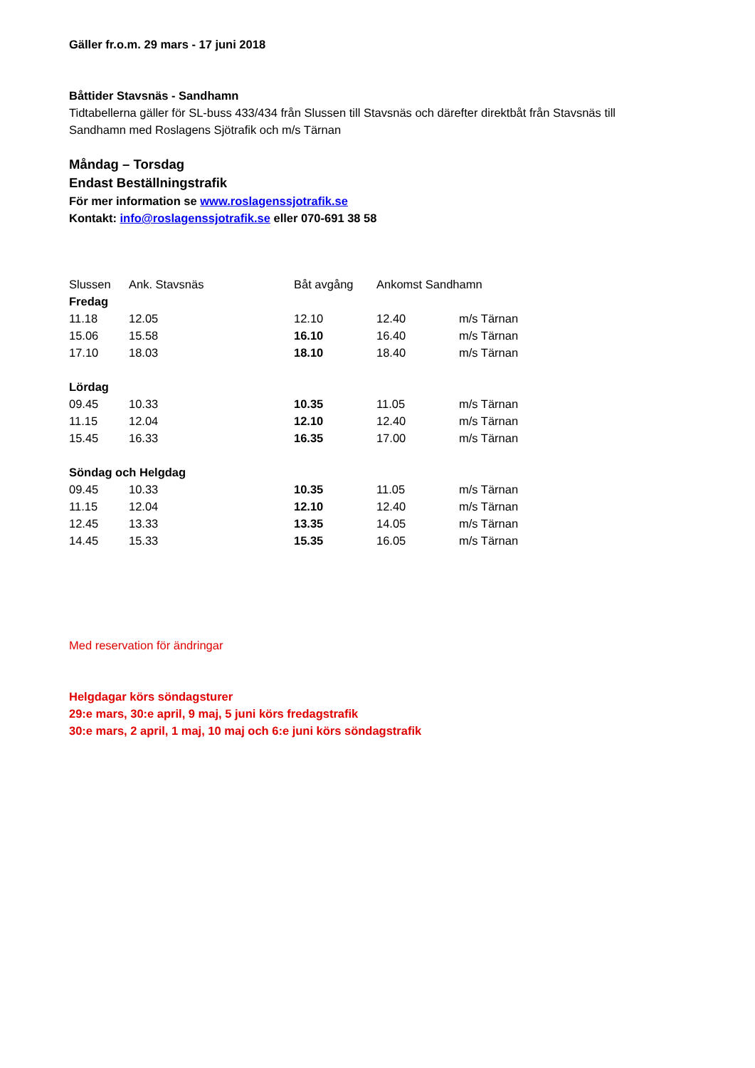Gäller fr.o.m. 29 mars - 17 juni 2018
Båttider Stavsnäs - Sandhamn
Tidtabellerna gäller för SL-buss 433/434 från Slussen till Stavsnäs och därefter direktbåt från Stavsnäs till
Sandhamn med Roslagens Sjötrafik och m/s Tärnan
Måndag – Torsdag
Endast Beställningstrafik
För mer information se www.roslagenssjotrafik.se
Kontakt: info@roslagenssjotrafik.se eller 070-691 38 58
| Slussen | Ank. Stavsnäs | Båt avgång | Ankomst Sandhamn | |
| Fredag | | | | |
| 11.18 | 12.05 | 12.10 | 12.40 | m/s Tärnan |
| 15.06 | 15.58 | 16.10 | 16.40 | m/s Tärnan |
| 17.10 | 18.03 | 18.10 | 18.40 | m/s Tärnan |
| Lördag | | | | |
| 09.45 | 10.33 | 10.35 | 11.05 | m/s Tärnan |
| 11.15 | 12.04 | 12.10 | 12.40 | m/s Tärnan |
| 15.45 | 16.33 | 16.35 | 17.00 | m/s Tärnan |
| Söndag och Helgdag | | | | |
| 09.45 | 10.33 | 10.35 | 11.05 | m/s Tärnan |
| 11.15 | 12.04 | 12.10 | 12.40 | m/s Tärnan |
| 12.45 | 13.33 | 13.35 | 14.05 | m/s Tärnan |
| 14.45 | 15.33 | 15.35 | 16.05 | m/s Tärnan |
Med reservation för ändringar
Helgdagar körs söndagsturer
29:e mars, 30:e april, 9 maj, 5 juni körs fredagstrafik
30:e mars, 2 april, 1 maj, 10 maj och 6:e juni körs söndagstrafik